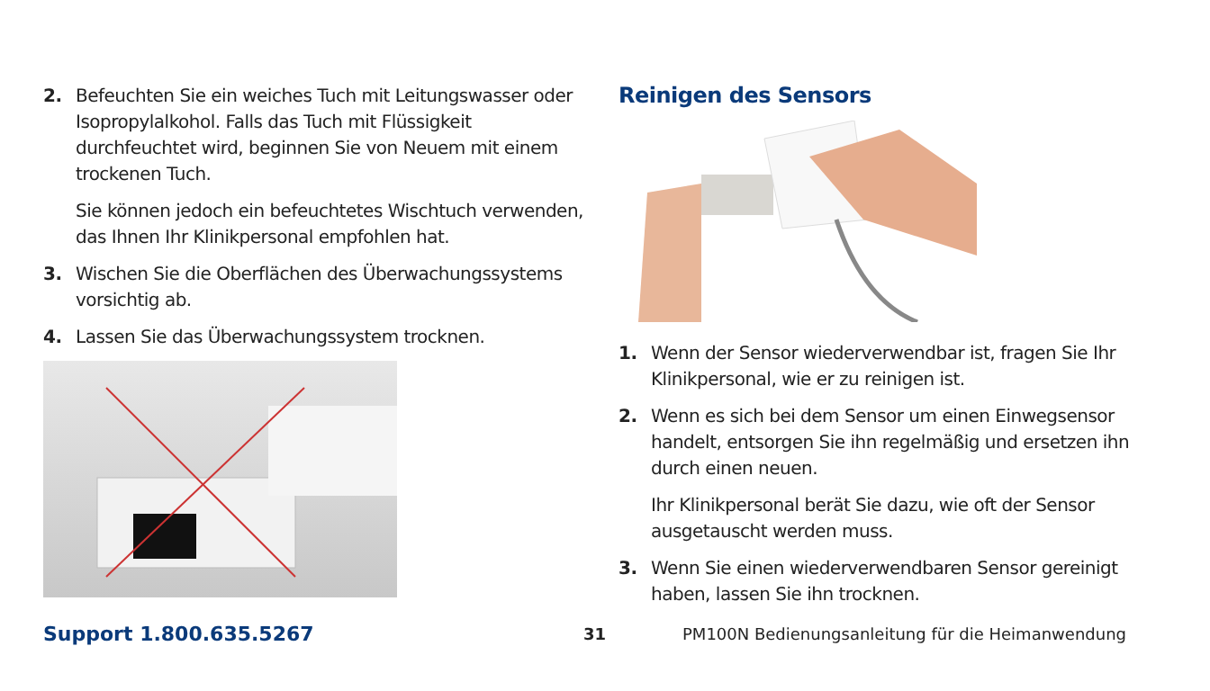2. Befeuchten Sie ein weiches Tuch mit Leitungswasser oder Isopropylalkohol. Falls das Tuch mit Flüssigkeit durchfeuchtet wird, beginnen Sie von Neuem mit einem trockenen Tuch.
Sie können jedoch ein befeuchtetes Wischtuch verwenden, das Ihnen Ihr Klinikpersonal empfohlen hat.
3. Wischen Sie die Oberflächen des Überwachungssystems vorsichtig ab.
4. Lassen Sie das Überwachungssystem trocknen.
Reinigen des Sensors
1. Wenn der Sensor wiederverwendbar ist, fragen Sie Ihr Klinikpersonal, wie er zu reinigen ist.
2. Wenn es sich bei dem Sensor um einen Einwegsensor handelt, entsorgen Sie ihn regelmäßig und ersetzen ihn durch einen neuen.
Ihr Klinikpersonal berät Sie dazu, wie oft der Sensor ausgetauscht werden muss.
3. Wenn Sie einen wiederverwendbaren Sensor gereinigt haben, lassen Sie ihn trocknen.
Support 1.800.635.5267 31 PM100N Bedienungsanleitung für die Heimanwendung